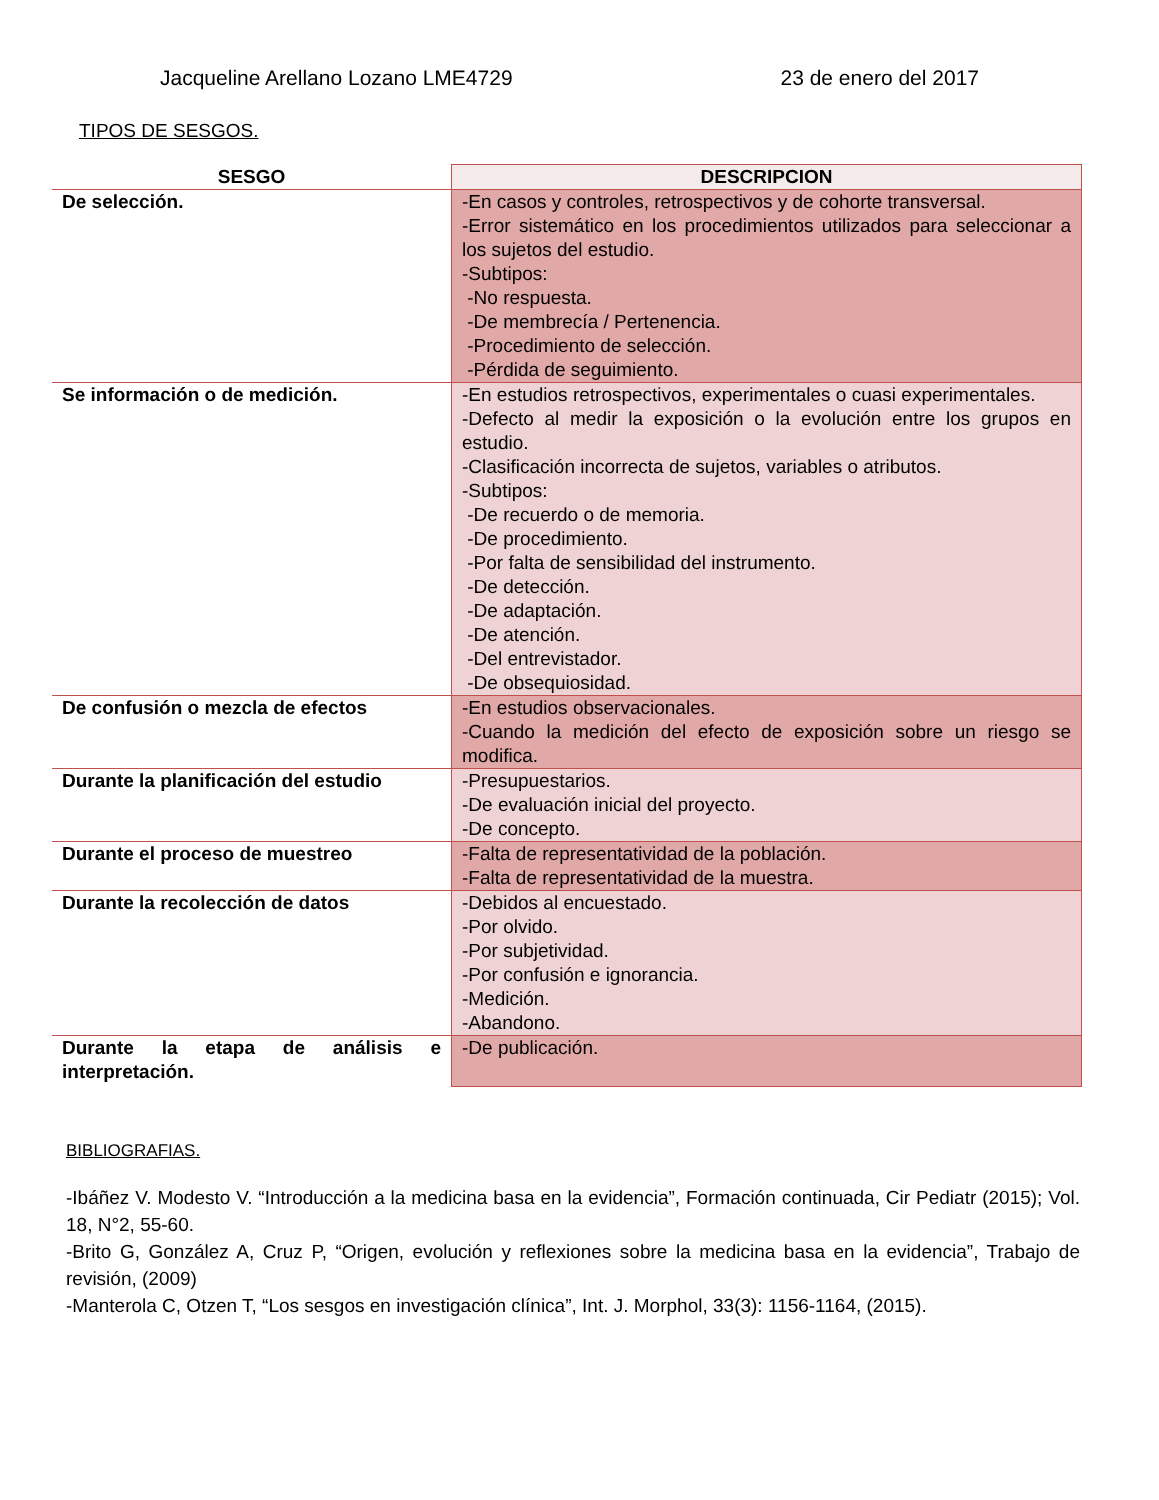Jacqueline Arellano Lozano LME4729 23 de enero del 2017
TIPOS DE SESGOS.
| SESGO | DESCRIPCION |
| --- | --- |
| De selección. | -En casos y controles, retrospectivos y de cohorte transversal. -Error sistemático en los procedimientos utilizados para seleccionar a los sujetos del estudio. -Subtipos: -No respuesta. -De membrecía / Pertenencia. -Procedimiento de selección. -Pérdida de seguimiento. |
| Se información o de medición. | -En estudios retrospectivos, experimentales o cuasi experimentales. -Defecto al medir la exposición o la evolución entre los grupos en estudio. -Clasificación incorrecta de sujetos, variables o atributos. -Subtipos: -De recuerdo o de memoria. -De procedimiento. -Por falta de sensibilidad del instrumento. -De detección. -De adaptación. -De atención. -Del entrevistador. -De obsequiosidad. |
| De confusión o mezcla de efectos | -En estudios observacionales. -Cuando la medición del efecto de exposición sobre un riesgo se modifica. |
| Durante la planificación del estudio | -Presupuestarios. -De evaluación inicial del proyecto. -De concepto. |
| Durante el proceso de muestreo | -Falta de representatividad de la población. -Falta de representatividad de la muestra. |
| Durante la recolección de datos | -Debidos al encuestado. -Por olvido. -Por subjetividad. -Por confusión e ignorancia. -Medición. -Abandono. |
| Durante la etapa de análisis e interpretación. | -De publicación. |
BIBLIOGRAFIAS.
-Ibáñez V. Modesto V. “Introducción a la medicina basa en la evidencia”, Formación continuada, Cir Pediatr (2015); Vol. 18, N°2, 55-60.
-Brito G, González A, Cruz P, “Origen, evolución y reflexiones sobre la medicina basa en la evidencia”, Trabajo de revisión, (2009)
-Manterola C, Otzen T, “Los sesgos en investigación clínica”, Int. J. Morphol, 33(3): 1156-1164, (2015).